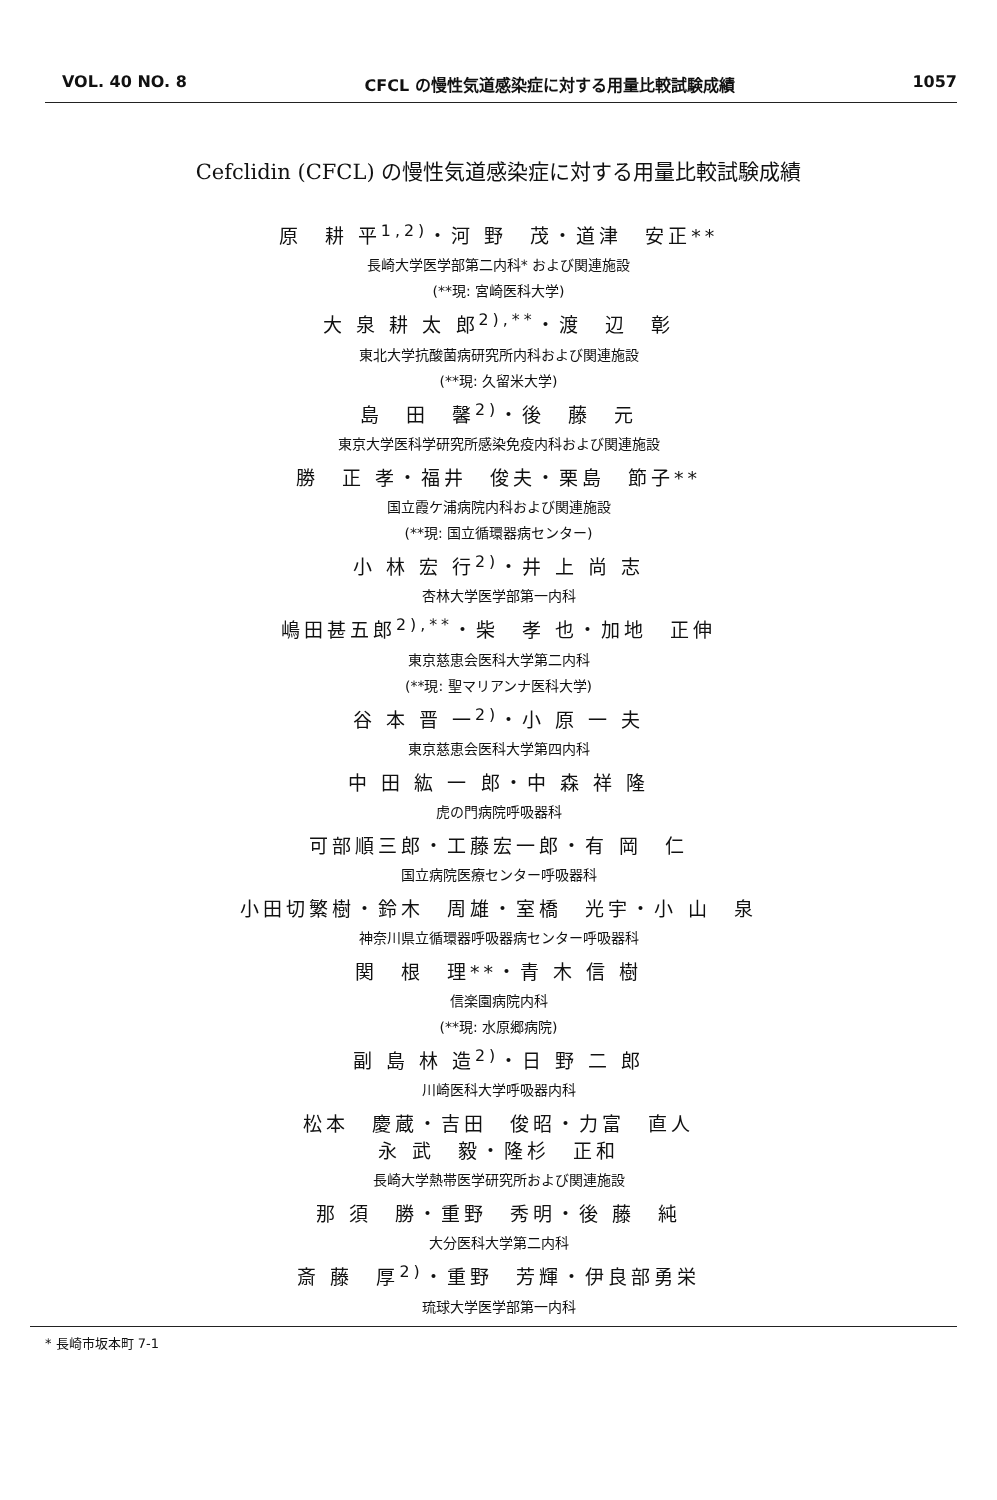VOL. 40 NO. 8 CFCL の慢性気道感染症に対する用量比較試験成績 1057
Cefclidin (CFCL) の慢性気道感染症に対する用量比較試験成績
原　耕 平<sup>1,2)</sup>・河 野　茂・道津　安正**
長崎大学医学部第二内科* および関連施設
(**現: 宮崎医科大学)
大 泉 耕 太 郎<sup>2),**</sup>・渡　辺　彰
東北大学抗酸菌病研究所内科および関連施設
(**現: 久留米大学)
島　田　馨<sup>2)</sup>・後　藤　元
東京大学医科学研究所感染免疫内科および関連施設
勝　正 孝・福井　俊夫・栗島　節子**
国立霞ケ浦病院内科および関連施設
(**現: 国立循環器病センター)
小 林 宏 行<sup>2)</sup>・井 上 尚 志
杏林大学医学部第一内科
嶋田甚五郎<sup>2),**</sup>・柴　孝 也・加地　正伸
東京慈恵会医科大学第二内科
(**現: 聖マリアンナ医科大学)
谷 本 晋 一<sup>2)</sup>・小 原 一 夫
東京慈恵会医科大学第四内科
中 田 紘 一 郎・中 森 祥 隆
虎の門病院呼吸器科
可部順三郎・工藤宏一郎・有 岡　仁
国立病院医療センター呼吸器科
小田切繁樹・鈴木　周雄・室橋　光宇・小 山　泉
神奈川県立循環器呼吸器病センター呼吸器科
関　根　理**・青 木 信 樹
信楽園病院内科
(**現: 水原郷病院)
副 島 林 造<sup>2)</sup>・日 野 二 郎
川崎医科大学呼吸器内科
松本　慶蔵・吉田　俊昭・力富　直人
永 武　毅・隆杉　正和
長崎大学熱帯医学研究所および関連施設
那 須　勝・重野　秀明・後 藤　純
大分医科大学第二内科
斎 藤　厚<sup>2)</sup>・重野　芳輝・伊良部勇栄
琉球大学医学部第一内科
* 長崎市坂本町 7-1